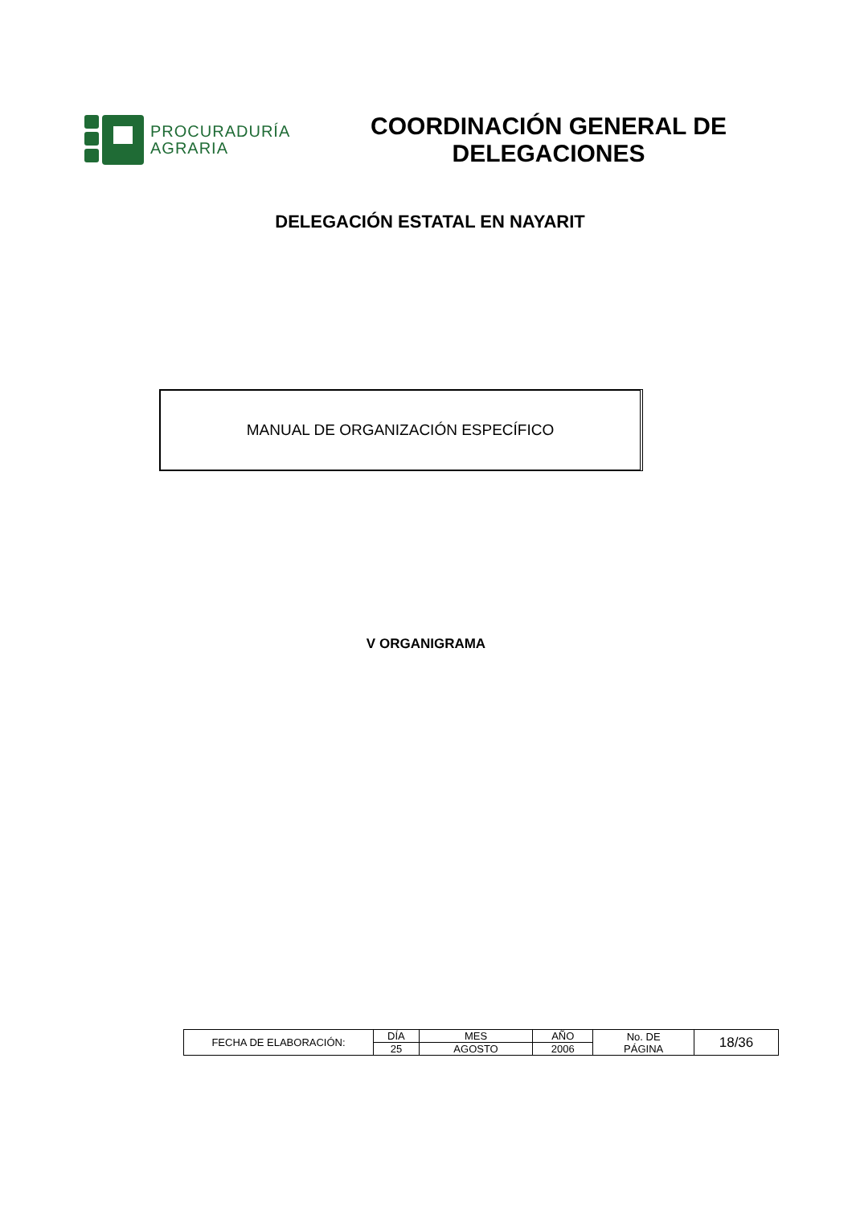PROCURADURÍA
AGRARIA
COORDINACIÓN GENERAL DE
DELEGACIONES
DELEGACIÓN ESTATAL EN NAYARIT
MANUAL DE ORGANIZACIÓN ESPECÍFICO
V ORGANIGRAMA
| FECHA DE ELABORACIÓN: | DÍA | MES | AÑO | No. DE PÁGINA | 18/36 |
| | 25 | AGOSTO | 2006 | | |